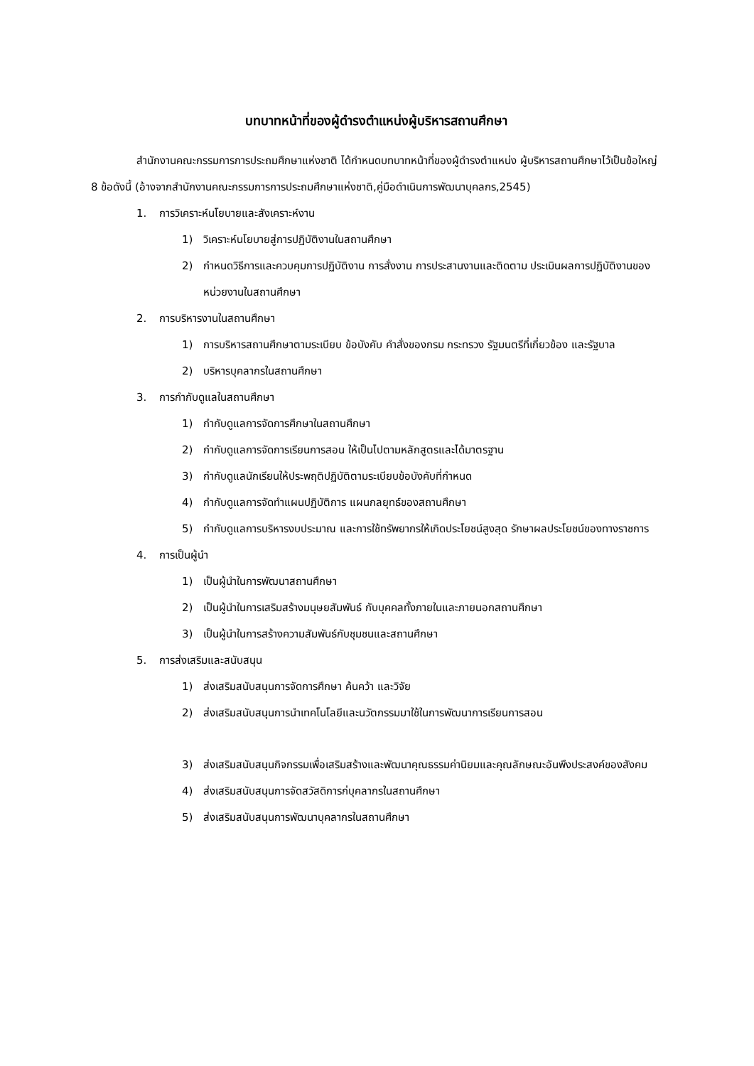บทบาทหน้าที่ของผู้ดำรงตำแหน่งผู้บริหารสถานศึกษา
สำนักงานคณะกรรมการการประถมศึกษาแห่งชาติ ได้กำหนดบทบาทหน้าที่ของผู้ดำรงตำแหน่ง ผู้บริหารสถานศึกษาไว้เป็นข้อใหญ่ 8 ข้อดังนี้ (อ้างจากสำนักงานคณะกรรมการการประถมศึกษาแห่งชาติ,คู่มือดำเนินการพัฒนาบุคลกร,2545)
1. การวิเคราะห์นโยบายและสังเคราะห์งาน
1) วิเคราะห์นโยบายสู่การปฏิบัติงานในสถานศึกษา
2) กำหนดวิธีการและควบคุมการปฏิบัติงาน การสั่งงาน การประสานงานและติดตาม ประเมินผลการปฏิบัติงานของหน่วยงานในสถานศึกษา
2. การบริหารงานในสถานศึกษา
1) การบริหารสถานศึกษาตามระเบียบ ข้อบังคับ คำสั่งของกรม กระทรวง รัฐมนตรีที่เกี่ยวข้อง และรัฐบาล
2) บริหารบุคลากรในสถานศึกษา
3. การกำกับดูแลในสถานศึกษา
1) กำกับดูแลการจัดการศึกษาในสถานศึกษา
2) กำกับดูแลการจัดการเรียนการสอน ให้เป็นไปตามหลักสูตรและได้มาตรฐาน
3) กำกับดูแลนักเรียนให้ประพฤติปฏิบัติตามระเบียบข้อบังคับที่กำหนด
4) กำกับดูแลการจัดทำแผนปฏิบัติการ แผนกลยุทธ์ของสถานศึกษา
5) กำกับดูแลการบริหารงบประมาณ และการใช้ทรัพยากรให้เกิดประโยชน์สูงสุด รักษาผลประโยชน์ของทางราชการ
4. การเป็นผู้นำ
1) เป็นผู้นำในการพัฒนาสถานศึกษา
2) เป็นผู้นำในการเสริมสร้างมนุษยสัมพันธ์ กับบุคคลทั้งภายในและภายนอกสถานศึกษา
3) เป็นผู้นำในการสร้างความสัมพันธ์กับชุมชนและสถานศึกษา
5. การส่งเสริมและสนับสนุน
1) ส่งเสริมสนับสนุนการจัดการศึกษา ค้นคว้า และวิจัย
2) ส่งเสริมสนับสนุนการนำเทคโนโลยีและนวัตกรรมมาใช้ในการพัฒนาการเรียนการสอน
3) ส่งเสริมสนับสนุนกิจกรรมเพื่อเสริมสร้างและพัฒนาคุณธรรมค่านิยมและคุณลักษณะอันพึงประสงค์ของสังคม
4) ส่งเสริมสนับสนุนการจัดสวัสดิการก่บุคลากรในสถานศึกษา
5) ส่งเสริมสนับสนุนการพัฒนาบุคลากรในสถานศึกษา